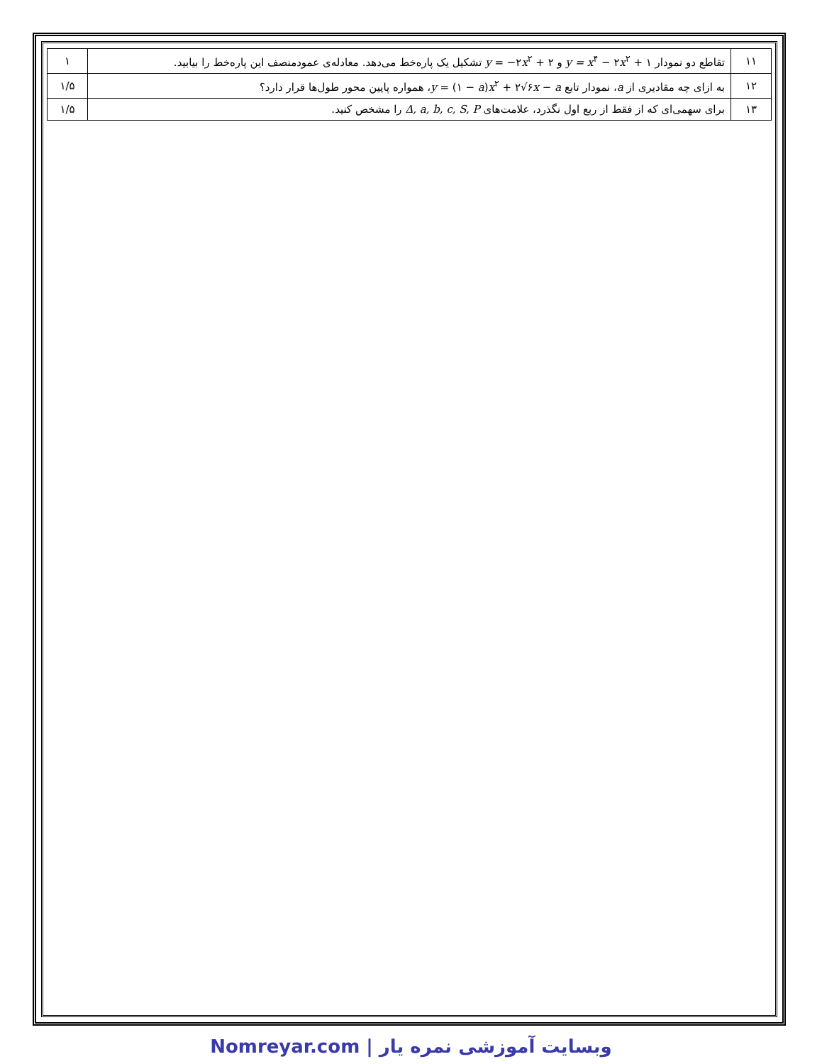| ۱۱ | تقاطع دو نمودار y = x<sup>۴</sup> − ۲ x<sup>۲</sup> + ۱ و y = −۲ x<sup>۲</sup> + ۲ تشکیل یک پاره‌خط می‌دهد. معادله‌ی عمودمنصف این پاره‌خط را بیابید. | ۱ |
| ۱۲ | به ازای چه مقادیری از a ، نمودار تابع y = (۱ − a ) x<sup>۲</sup> + ۲√۶ x − a ، همواره پایین محور طول‌ها قرار دارد؟ | ۱/۵ |
| ۱۳ | برای سهمی‌ای که از فقط از ربع اول نگذرد، علامت‌های Δ, a, b, c, S, P را مشخص کنید. | ۱/۵ |
Nomreyar.com | وبسایت آموزشی نمره یار